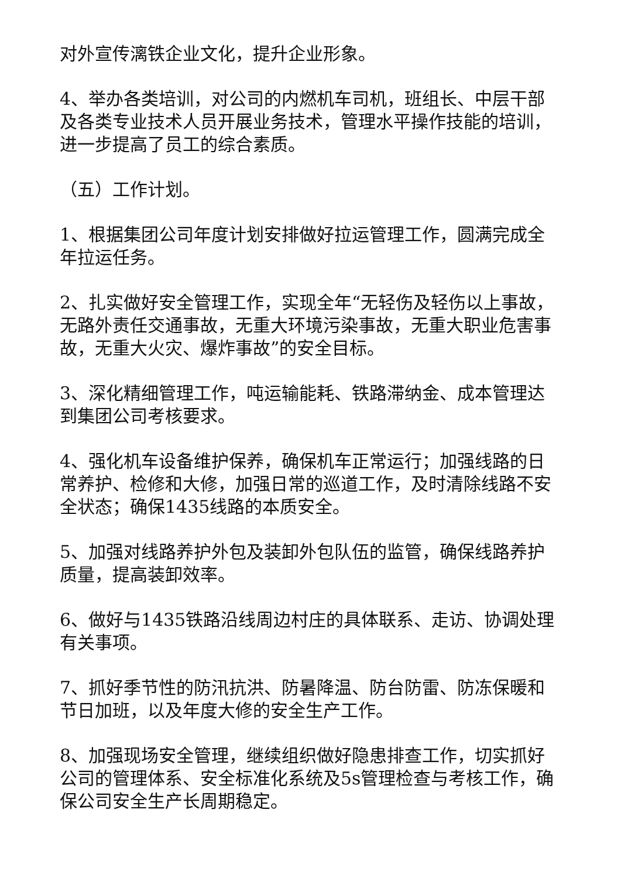对外宣传漓铁企业文化，提升企业形象。
4、举办各类培训，对公司的内燃机车司机，班组长、中层干部及各类专业技术人员开展业务技术，管理水平操作技能的培训，进一步提高了员工的综合素质。
（五）工作计划。
1、根据集团公司年度计划安排做好拉运管理工作，圆满完成全年拉运任务。
2、扎实做好安全管理工作，实现全年“无轻伤及轻伤以上事故，无路外责任交通事故，无重大环境污染事故，无重大职业危害事故，无重大火灾、爆炸事故”的安全目标。
3、深化精细管理工作，吨运输能耗、铁路滞纳金、成本管理达到集团公司考核要求。
4、强化机车设备维护保养，确保机车正常运行；加强线路的日常养护、检修和大修，加强日常的巡道工作，及时清除线路不安全状态；确保1435线路的本质安全。
5、加强对线路养护外包及装卸外包队伍的监管，确保线路养护质量，提高装卸效率。
6、做好与1435铁路沿线周边村庄的具体联系、走访、协调处理有关事项。
7、抓好季节性的防汛抗洪、防暑降温、防台防雷、防冻保暖和节日加班，以及年度大修的安全生产工作。
8、加强现场安全管理，继续组织做好隐患排查工作，切实抓好公司的管理体系、安全标准化系统及5s管理检查与考核工作，确保公司安全生产长周期稳定。